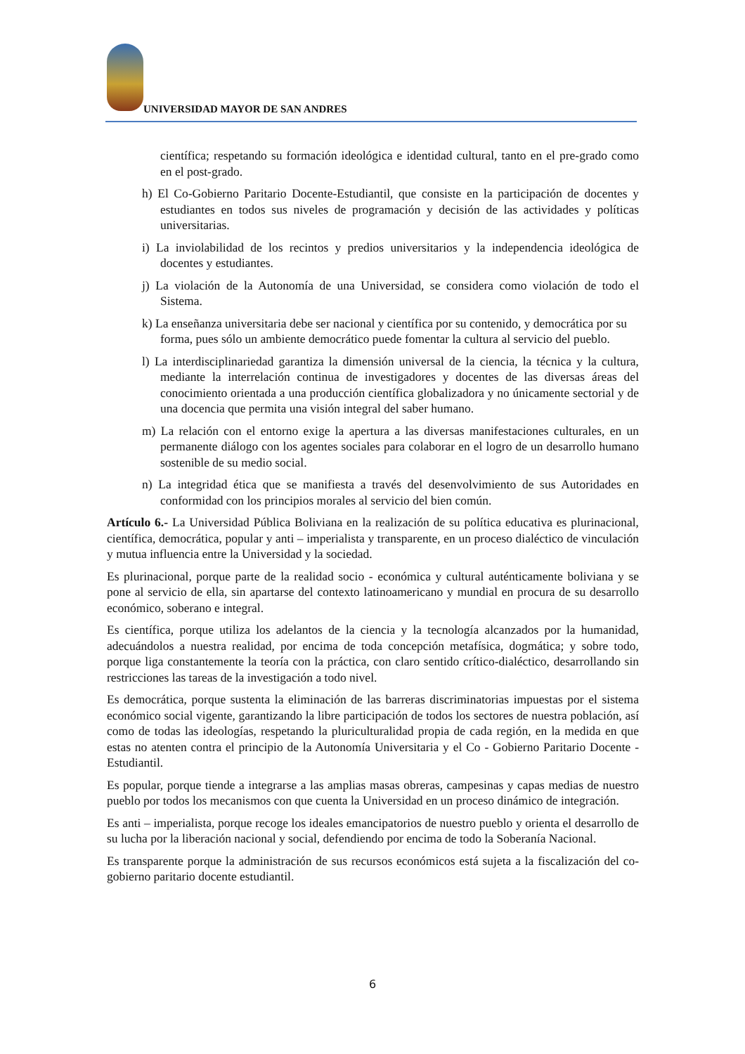UNIVERSIDAD MAYOR DE SAN ANDRES
científica; respetando su formación ideológica e identidad cultural, tanto en el pre-grado como en el post-grado.
h) El Co-Gobierno Paritario Docente-Estudiantil, que consiste en la participación de docentes y estudiantes en todos sus niveles de programación y decisión de las actividades y políticas universitarias.
i) La inviolabilidad de los recintos y predios universitarios y la independencia ideológica de docentes y estudiantes.
j) La violación de la Autonomía de una Universidad, se considera como violación de todo el Sistema.
k) La enseñanza universitaria debe ser nacional y científica por su contenido, y democrática por su forma, pues sólo un ambiente democrático puede fomentar la cultura al servicio del pueblo.
l) La interdisciplinariedad garantiza la dimensión universal de la ciencia, la técnica y la cultura, mediante la interrelación continua de investigadores y docentes de las diversas áreas del conocimiento orientada a una producción científica globalizadora y no únicamente sectorial y de una docencia que permita una visión integral del saber humano.
m) La relación con el entorno exige la apertura a las diversas manifestaciones culturales, en un permanente diálogo con los agentes sociales para colaborar en el logro de un desarrollo humano sostenible de su medio social.
n) La integridad ética que se manifiesta a través del desenvolvimiento de sus Autoridades en conformidad con los principios morales al servicio del bien común.
Artículo 6.- La Universidad Pública Boliviana en la realización de su política educativa es plurinacional, científica, democrática, popular y anti – imperialista y transparente, en un proceso dialéctico de vinculación y mutua influencia entre la Universidad y la sociedad.
Es plurinacional, porque parte de la realidad socio - económica y cultural auténticamente boliviana y se pone al servicio de ella, sin apartarse del contexto latinoamericano y mundial en procura de su desarrollo económico, soberano e integral.
Es científica, porque utiliza los adelantos de la ciencia y la tecnología alcanzados por la humanidad, adecuándolos a nuestra realidad, por encima de toda concepción metafísica, dogmática; y sobre todo, porque liga constantemente la teoría con la práctica, con claro sentido crítico-dialéctico, desarrollando sin restricciones las tareas de la investigación a todo nivel.
Es democrática, porque sustenta la eliminación de las barreras discriminatorias impuestas por el sistema económico social vigente, garantizando la libre participación de todos los sectores de nuestra población, así como de todas las ideologías, respetando la pluriculturalidad propia de cada región, en la medida en que estas no atenten contra el principio de la Autonomía Universitaria y el Co - Gobierno Paritario Docente - Estudiantil.
Es popular, porque tiende a integrarse a las amplias masas obreras, campesinas y capas medias de nuestro pueblo por todos los mecanismos con que cuenta la Universidad en un proceso dinámico de integración.
Es anti – imperialista, porque recoge los ideales emancipatorios de nuestro pueblo y orienta el desarrollo de su lucha por la liberación nacional y social, defendiendo por encima de todo la Soberanía Nacional.
Es transparente porque la administración de sus recursos económicos está sujeta a la fiscalización del co-gobierno paritario docente estudiantil.
6